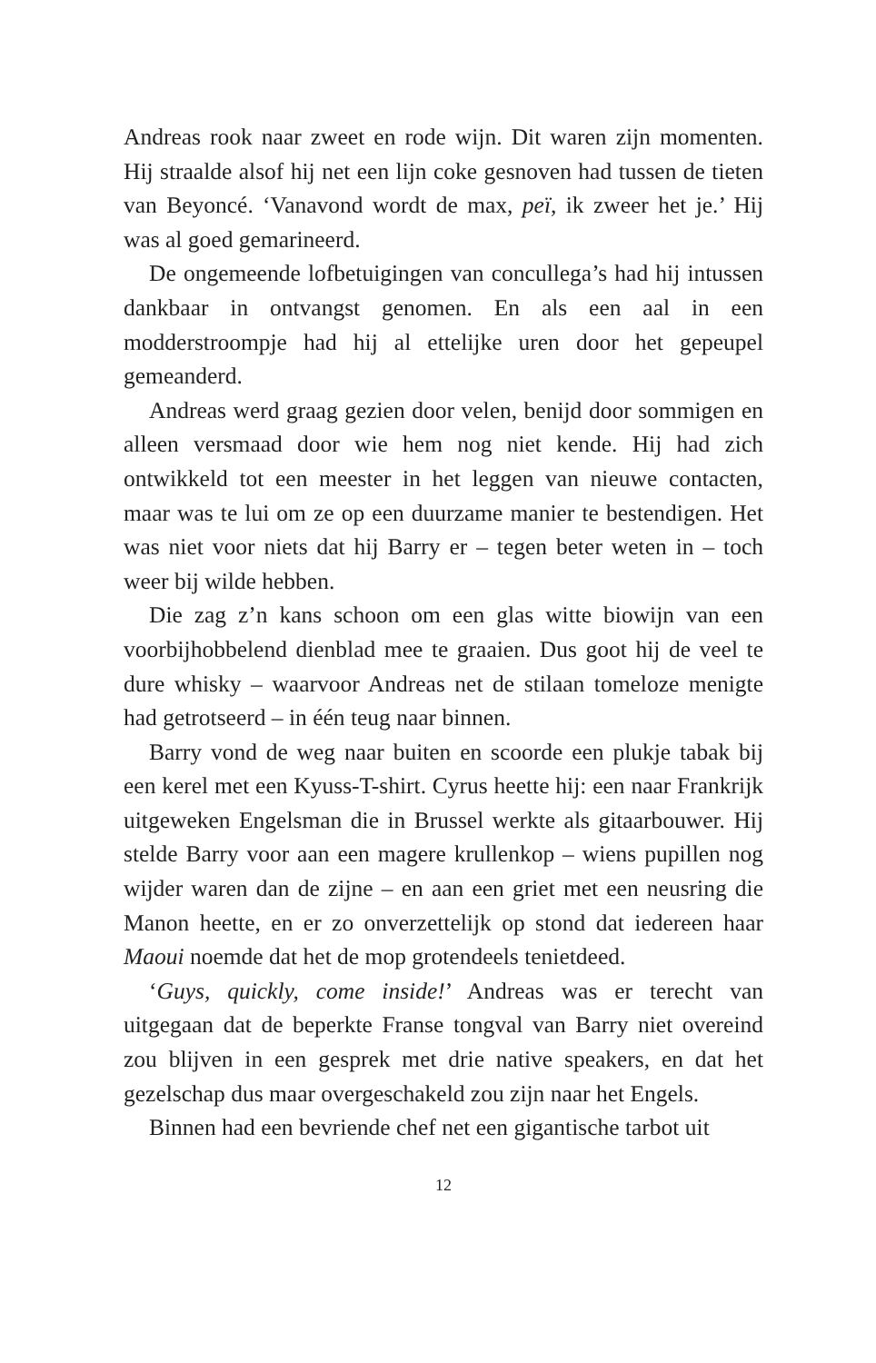Andreas rook naar zweet en rode wijn. Dit waren zijn momenten. Hij straalde alsof hij net een lijn coke gesnoven had tussen de tieten van Beyoncé. ‘Vanavond wordt de max, peï, ik zweer het je.’ Hij was al goed gemarineerd.
De ongemeende lofbetuigingen van concullega’s had hij intussen dankbaar in ontvangst genomen. En als een aal in een modderstroompje had hij al ettelijke uren door het gepeupel gemeanderd.
Andreas werd graag gezien door velen, benijd door sommigen en alleen versmaad door wie hem nog niet kende. Hij had zich ontwikkeld tot een meester in het leggen van nieuwe contacten, maar was te lui om ze op een duurzame manier te bestendigen. Het was niet voor niets dat hij Barry er – tegen beter weten in – toch weer bij wilde hebben.
Die zag z’n kans schoon om een glas witte biowijn van een voorbijhobbelend dienblad mee te graaien. Dus goot hij de veel te dure whisky – waarvoor Andreas net de stilaan tomeloze menigte had getrotseerd – in één teug naar binnen.
Barry vond de weg naar buiten en scoorde een plukje tabak bij een kerel met een Kyuss-T-shirt. Cyrus heette hij: een naar Frankrijk uitgeweken Engelsman die in Brussel werkte als gitaarbouwer. Hij stelde Barry voor aan een magere krullenkop – wiens pupillen nog wijder waren dan de zijne – en aan een griet met een neusring die Manon heette, en er zo onverzettelijk op stond dat iedereen haar Maoui noemde dat het de mop grotendeels tenietdeed.
‘Guys, quickly, come inside!’ Andreas was er terecht van uitgegaan dat de beperkte Franse tongval van Barry niet overeind zou blijven in een gesprek met drie native speakers, en dat het gezelschap dus maar overgeschakeld zou zijn naar het Engels.
Binnen had een bevriende chef net een gigantische tarbot uit
12